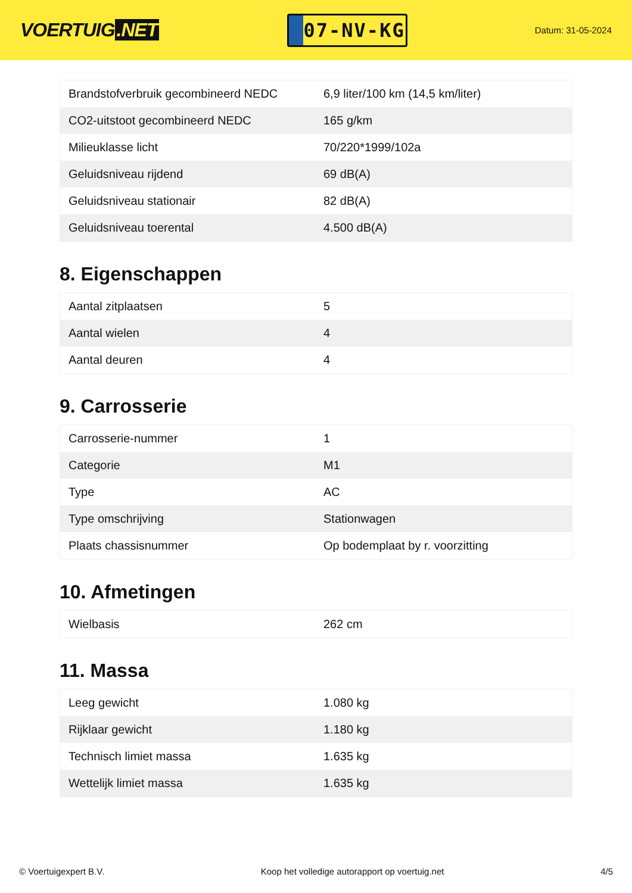VOERTUIG.NET
07-NV-KG
Datum: 31-05-2024
| Brandstofverbruik gecombineerd NEDC | 6,9 liter/100 km (14,5 km/liter) |
| CO2-uitstoot gecombineerd NEDC | 165 g/km |
| Milieuklasse licht | 70/220*1999/102a |
| Geluidsniveau rijdend | 69 dB(A) |
| Geluidsniveau stationair | 82 dB(A) |
| Geluidsniveau toerental | 4.500 dB(A) |
8. Eigenschappen
| Aantal zitplaatsen | 5 |
| Aantal wielen | 4 |
| Aantal deuren | 4 |
9. Carrosserie
| Carrosserie-nummer | 1 |
| Categorie | M1 |
| Type | AC |
| Type omschrijving | Stationwagen |
| Plaats chassisnummer | Op bodemplaat by r. voorzitting |
10. Afmetingen
| Wielbasis | 262 cm |
11. Massa
| Leeg gewicht | 1.080 kg |
| Rijklaar gewicht | 1.180 kg |
| Technisch limiet massa | 1.635 kg |
| Wettelijk limiet massa | 1.635 kg |
© Voertuigexpert B.V. Koop het volledige autorapport op voertuig.net 4/5